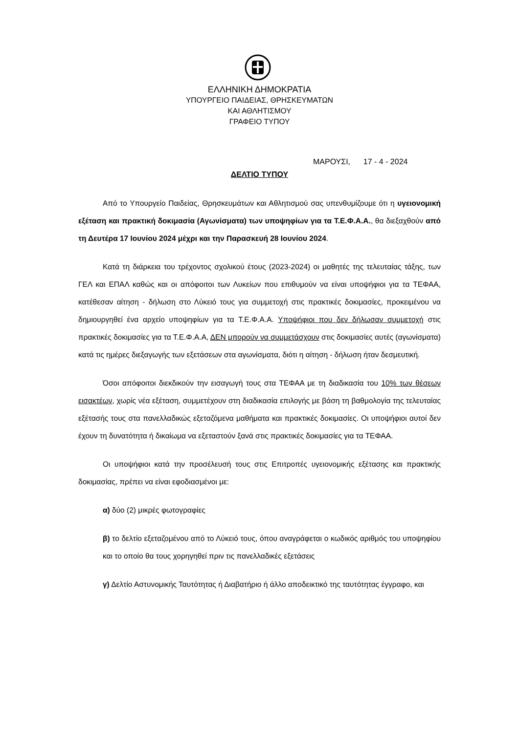ΕΛΛΗΝΙΚΗ ΔΗΜΟΚΡΑΤΙΑ
ΥΠΟΥΡΓΕΙΟ ΠΑΙΔΕΙΑΣ, ΘΡΗΣΚΕΥΜΑΤΩΝ
ΚΑΙ ΑΘΛΗΤΙΣΜΟΥ
ΓΡΑΦΕΙΟ ΤΥΠΟΥ
ΜΑΡΟΥΣΙ, 17 - 4 - 2024
ΔΕΛΤΙΟ ΤΥΠΟΥ
Από το Υπουργείο Παιδείας, Θρησκευμάτων και Αθλητισμού σας υπενθυμίζουμε ότι η υγειονομική εξέταση και πρακτική δοκιμασία (Αγωνίσματα) των υποψηφίων για τα Τ.Ε.Φ.Α.Α., θα διεξαχθούν από τη Δευτέρα 17 Ιουνίου 2024 μέχρι και την Παρασκευή 28 Ιουνίου 2024.
Κατά τη διάρκεια του τρέχοντος σχολικού έτους (2023-2024) οι μαθητές της τελευταίας τάξης, των ΓΕΛ και ΕΠΑΛ καθώς και οι απόφοιτοι των Λυκείων που επιθυμούν να είναι υποψήφιοι για τα ΤΕΦΑΑ, κατέθεσαν αίτηση - δήλωση στο Λύκειό τους για συμμετοχή στις πρακτικές δοκιμασίες, προκειμένου να δημιουργηθεί ένα αρχείο υποψηφίων για τα Τ.Ε.Φ.Α.Α. Υποψήφιοι που δεν δήλωσαν συμμετοχή στις πρακτικές δοκιμασίες για τα Τ.Ε.Φ.Α.Α, ΔΕΝ μπορούν να συμμετάσχουν στις δοκιμασίες αυτές (αγωνίσματα) κατά τις ημέρες διεξαγωγής των εξετάσεων στα αγωνίσματα, διότι η αίτηση - δήλωση ήταν δεσμευτική.
Όσοι απόφοιτοι διεκδικούν την εισαγωγή τους στα ΤΕΦΑΑ με τη διαδικασία του 10% των θέσεων εισακτέων, χωρίς νέα εξέταση, συμμετέχουν στη διαδικασία επιλογής με βάση τη βαθμολογία της τελευταίας εξέτασής τους στα πανελλαδικώς εξεταζόμενα μαθήματα και πρακτικές δοκιμασίες. Οι υποψήφιοι αυτοί δεν έχουν τη δυνατότητα ή δικαίωμα να εξεταστούν ξανά στις πρακτικές δοκιμασίες για τα ΤΕΦΑΑ.
Οι υποψήφιοι κατά την προσέλευσή τους στις Επιτροπές υγειονομικής εξέτασης και πρακτικής δοκιμασίας, πρέπει να είναι εφοδιασμένοι με:
α) δύο (2) μικρές φωτογραφίες
β) το δελτίο εξεταζομένου από το Λύκειό τους, όπου αναγράφεται ο κωδικός αριθμός του υποψηφίου και το οποίο θα τους χορηγηθεί πριν τις πανελλαδικές εξετάσεις
γ) Δελτίο Αστυνομικής Ταυτότητας ή Διαβατήριο ή άλλο αποδεικτικό της ταυτότητας έγγραφο, και